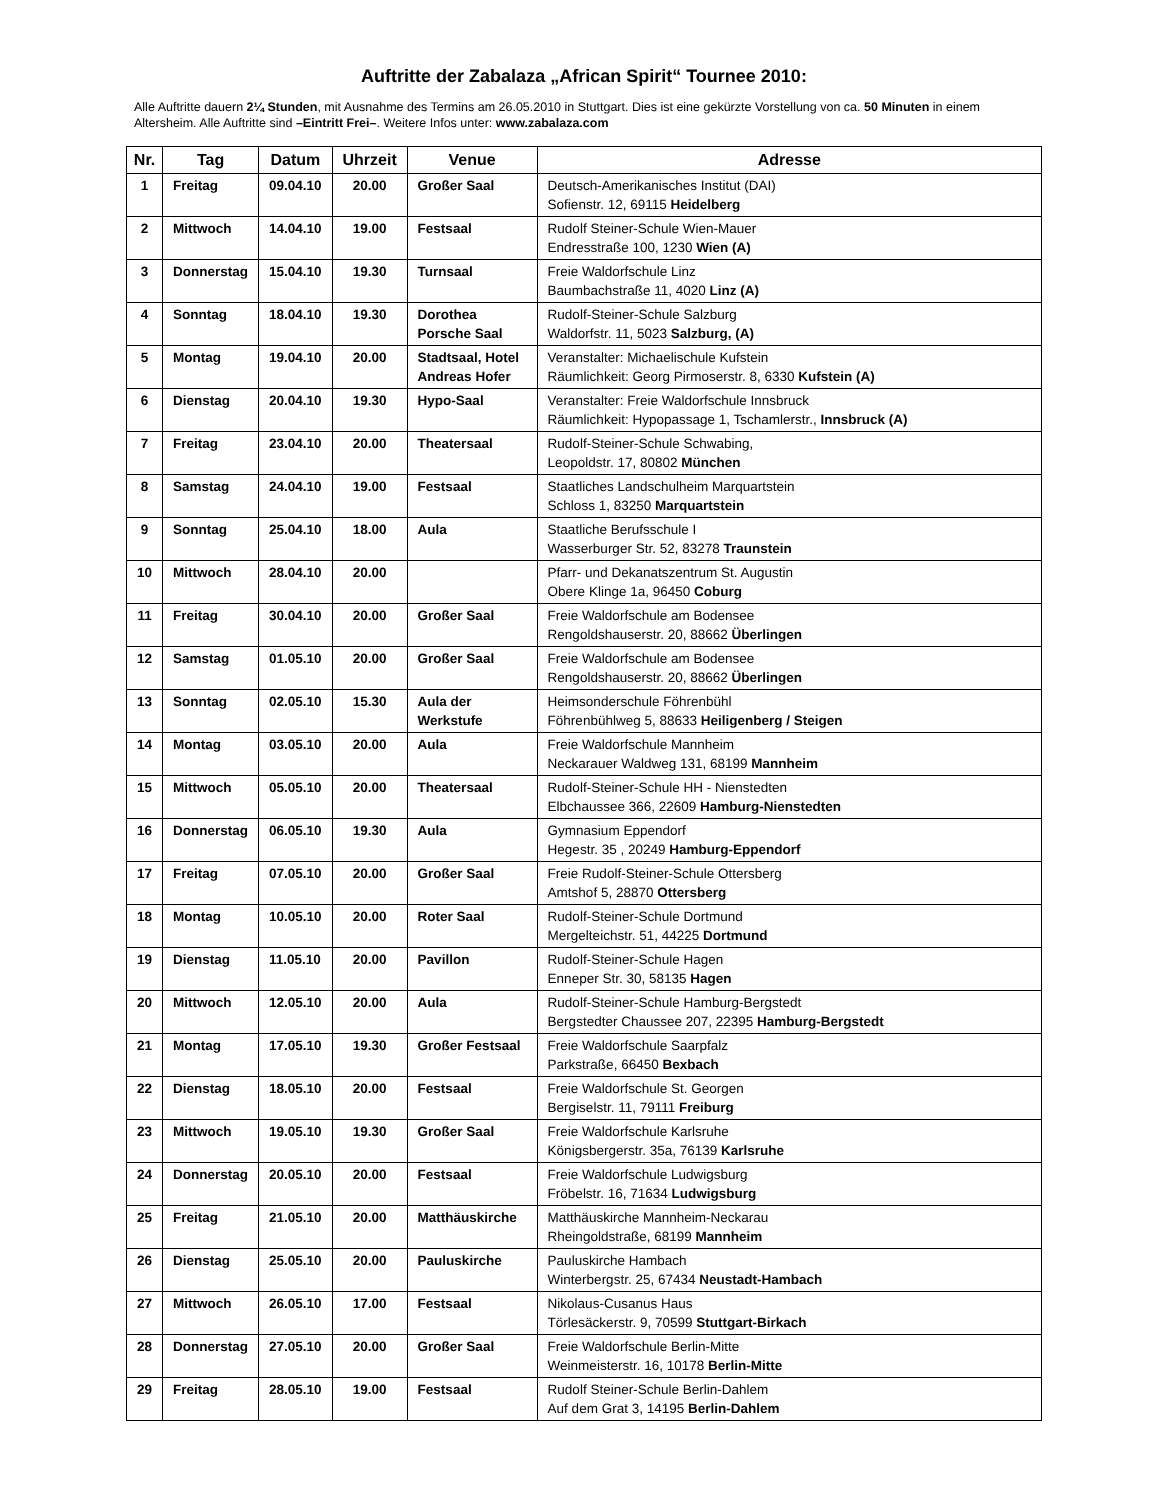Auftritte der Zabalaza „African Spirit“ Tournee 2010:
Alle Auftritte dauern 2¼ Stunden, mit Ausnahme des Termins am 26.05.2010 in Stuttgart. Dies ist eine gekürzte Vorstellung von ca. 50 Minuten in einem Altersheim. Alle Auftritte sind –Eintritt Frei–. Weitere Infos unter: www.zabalaza.com
| Nr. | Tag | Datum | Uhrzeit | Venue | Adresse |
| --- | --- | --- | --- | --- | --- |
| 1 | Freitag | 09.04.10 | 20.00 | Großer Saal | Deutsch-Amerikanisches Institut (DAI) Sofienstr. 12, 69115 Heidelberg |
| 2 | Mittwoch | 14.04.10 | 19.00 | Festsaal | Rudolf Steiner-Schule Wien-Mauer Endresstraße 100, 1230 Wien (A) |
| 3 | Donnerstag | 15.04.10 | 19.30 | Turnsaal | Freie Waldorfschule Linz Baumbachstraße 11, 4020 Linz (A) |
| 4 | Sonntag | 18.04.10 | 19.30 | Dorothea Porsche Saal | Rudolf-Steiner-Schule Salzburg Waldorfstr. 11, 5023 Salzburg, (A) |
| 5 | Montag | 19.04.10 | 20.00 | Stadtsaal, Hotel Andreas Hofer | Veranstalter: Michaelischule Kufstein Räumlichkeit: Georg Pirmoserstr. 8, 6330 Kufstein (A) |
| 6 | Dienstag | 20.04.10 | 19.30 | Hypo-Saal | Veranstalter: Freie Waldorfschule Innsbruck Räumlichkeit: Hypopassage 1, Tschamlerstr., Innsbruck (A) |
| 7 | Freitag | 23.04.10 | 20.00 | Theatersaal | Rudolf-Steiner-Schule Schwabing, Leopoldstr. 17, 80802 München |
| 8 | Samstag | 24.04.10 | 19.00 | Festsaal | Staatliches Landschulheim Marquartstein Schloss 1, 83250 Marquartstein |
| 9 | Sonntag | 25.04.10 | 18.00 | Aula | Staatliche Berufsschule I Wasserburger Str. 52, 83278 Traunstein |
| 10 | Mittwoch | 28.04.10 | 20.00 | | Pfarr- und Dekanatszentrum St. Augustin Obere Klinge 1a, 96450 Coburg |
| 11 | Freitag | 30.04.10 | 20.00 | Großer Saal | Freie Waldorfschule am Bodensee Rengoldshauserstr. 20, 88662 Überlingen |
| 12 | Samstag | 01.05.10 | 20.00 | Großer Saal | Freie Waldorfschule am Bodensee Rengoldshauserstr. 20, 88662 Überlingen |
| 13 | Sonntag | 02.05.10 | 15.30 | Aula der Werkstufe | Heimsonderschule Föhrenbühl Föhrenbühlweg 5, 88633 Heiligenberg / Steigen |
| 14 | Montag | 03.05.10 | 20.00 | Aula | Freie Waldorfschule Mannheim Neckarauer Waldweg 131, 68199 Mannheim |
| 15 | Mittwoch | 05.05.10 | 20.00 | Theatersaal | Rudolf-Steiner-Schule HH - Nienstedten Elbchaussee 366, 22609 Hamburg-Nienstedten |
| 16 | Donnerstag | 06.05.10 | 19.30 | Aula | Gymnasium Eppendorf Hegestr. 35 , 20249 Hamburg-Eppendorf |
| 17 | Freitag | 07.05.10 | 20.00 | Großer Saal | Freie Rudolf-Steiner-Schule Ottersberg Amtshof 5, 28870 Ottersberg |
| 18 | Montag | 10.05.10 | 20.00 | Roter Saal | Rudolf-Steiner-Schule Dortmund Mergelteichstr. 51, 44225 Dortmund |
| 19 | Dienstag | 11.05.10 | 20.00 | Pavillon | Rudolf-Steiner-Schule Hagen Enneper Str. 30, 58135 Hagen |
| 20 | Mittwoch | 12.05.10 | 20.00 | Aula | Rudolf-Steiner-Schule Hamburg-Bergstedt Bergstedter Chaussee 207, 22395 Hamburg-Bergstedt |
| 21 | Montag | 17.05.10 | 19.30 | Großer Festsaal | Freie Waldorfschule Saarpfalz Parkstraße, 66450 Bexbach |
| 22 | Dienstag | 18.05.10 | 20.00 | Festsaal | Freie Waldorfschule St. Georgen Bergiselstr. 11, 79111 Freiburg |
| 23 | Mittwoch | 19.05.10 | 19.30 | Großer Saal | Freie Waldorfschule Karlsruhe Königsbergerstr. 35a, 76139 Karlsruhe |
| 24 | Donnerstag | 20.05.10 | 20.00 | Festsaal | Freie Waldorfschule Ludwigsburg Fröbelstr. 16, 71634 Ludwigsburg |
| 25 | Freitag | 21.05.10 | 20.00 | Matthäuskirche | Matthäuskirche Mannheim-Neckarau Rheingoldstraße, 68199 Mannheim |
| 26 | Dienstag | 25.05.10 | 20.00 | Pauluskirche | Pauluskirche Hambach Winterbergstr. 25, 67434 Neustadt-Hambach |
| 27 | Mittwoch | 26.05.10 | 17.00 | Festsaal | Nikolaus-Cusanus Haus Törlesäckerstr. 9, 70599 Stuttgart-Birkach |
| 28 | Donnerstag | 27.05.10 | 20.00 | Großer Saal | Freie Waldorfschule Berlin-Mitte Weinmeisterstr. 16, 10178 Berlin-Mitte |
| 29 | Freitag | 28.05.10 | 19.00 | Festsaal | Rudolf Steiner-Schule Berlin-Dahlem Auf dem Grat 3, 14195 Berlin-Dahlem |